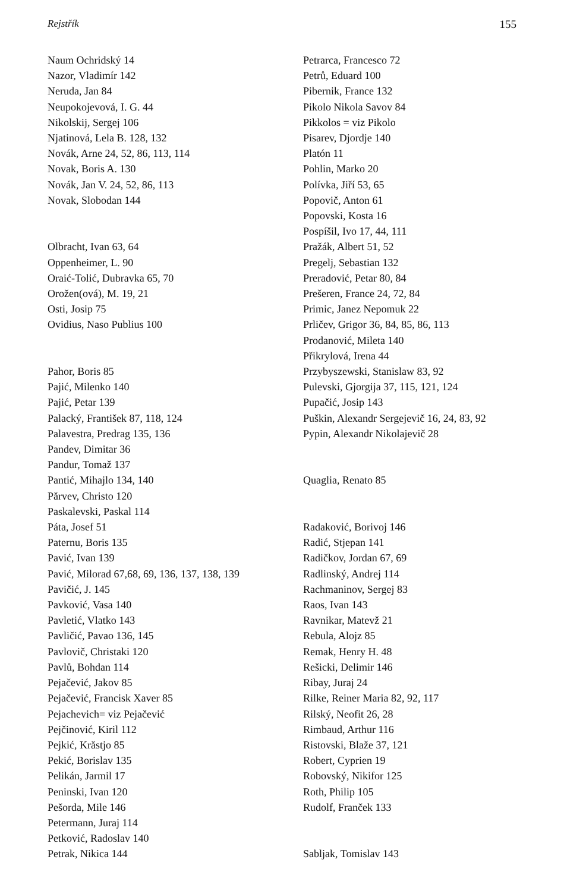Rejstřík 155
Naum Ochridský 14
Nazor, Vladimír 142
Neruda, Jan 84
Neupokojevová, I. G. 44
Nikolskij, Sergej 106
Njatinová, Lela B. 128, 132
Novák, Arne 24, 52, 86, 113, 114
Novak, Boris A. 130
Novák, Jan V. 24, 52, 86, 113
Novak, Slobodan 144
Olbracht, Ivan 63, 64
Oppenheimer, L. 90
Oraić-Tolić, Dubravka 65, 70
Orožen(ová), M. 19, 21
Osti, Josip 75
Ovidius, Naso Publius 100
Pahor, Boris 85
Pajić, Milenko 140
Pajić, Petar 139
Palacký, František 87, 118, 124
Palavestra, Predrag 135, 136
Pandev, Dimitar 36
Pandur, Tomaž 137
Pantić, Mihajlo 134, 140
Părvev, Christo 120
Paskalevski, Paskal 114
Páta, Josef 51
Paternu, Boris 135
Pavić, Ivan 139
Pavić, Milorad 67,68, 69, 136, 137, 138, 139
Pavičić, J. 145
Pavković, Vasa 140
Pavletić, Vlatko 143
Pavličić, Pavao 136, 145
Pavlovič, Christaki 120
Pavlů, Bohdan 114
Pejačević, Jakov 85
Pejačević, Francisk Xaver 85
Pejachevich= viz Pejačević
Pejčinović, Kiril 112
Pejkić, Krăstjo 85
Pekić, Borislav 135
Pelikán, Jarmil 17
Peninski, Ivan 120
Pešorda, Mile 146
Petermann, Juraj 114
Petković, Radoslav 140
Petrak, Nikica 144
Petrarca, Francesco 72
Petrů, Eduard 100
Pibernik, France 132
Pikolo Nikola Savov 84
Pikkolos = viz Pikolo
Pisarev, Djordje 140
Platón 11
Pohlin, Marko 20
Polívka, Jiří 53, 65
Popovič, Anton 61
Popovski, Kosta 16
Pospíšil, Ivo 17, 44, 111
Pražák, Albert 51, 52
Pregelj, Sebastian 132
Preradović, Petar 80, 84
Prešeren, France 24, 72, 84
Primic, Janez Nepomuk 22
Prličev, Grigor 36, 84, 85, 86, 113
Prodanović, Mileta 140
Přikrylová, Irena 44
Przybyszewski, Stanislaw 83, 92
Pulevski, Gjorgija 37, 115, 121, 124
Pupačić, Josip 143
Puškin, Alexandr Sergejevič 16, 24, 83, 92
Pypin, Alexandr Nikolajevič 28
Quaglia, Renato 85
Radaković, Borivoj 146
Radić, Stjepan 141
Radičkov, Jordan 67, 69
Radlinský, Andrej 114
Rachmaninov, Sergej 83
Raos, Ivan 143
Ravnikar, Matevž 21
Rebula, Alojz 85
Remak, Henry H. 48
Rešicki, Delimir 146
Ribay, Juraj 24
Rilke, Reiner Maria 82, 92, 117
Rilský, Neofit 26, 28
Rimbaud, Arthur 116
Ristovski, Blaže 37, 121
Robert, Cyprien 19
Robovský, Nikifor 125
Roth, Philip 105
Rudolf, Franček 133
Sabljak, Tomislav 143